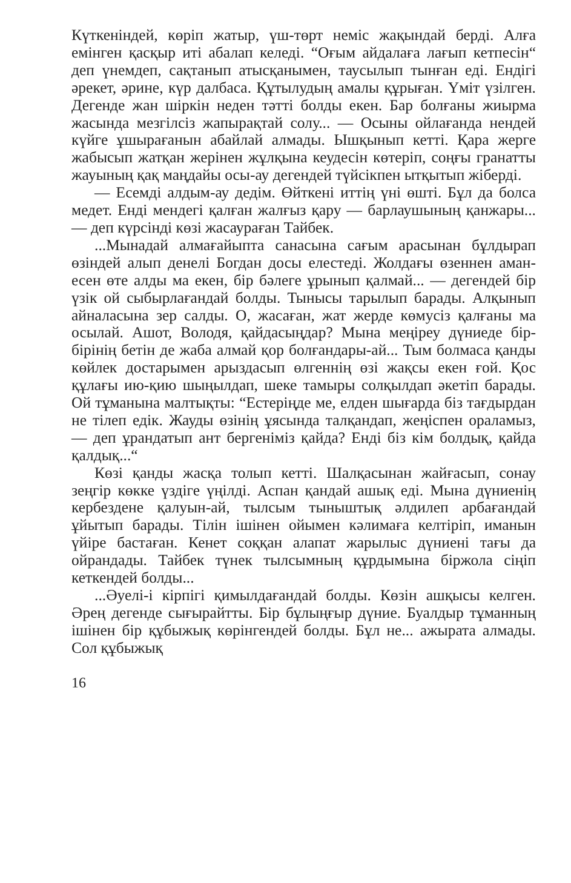Күткеніндей, көріп жатыр, үш-төрт неміс жақындай берді. Алға емінген қасқыр иті абалап келеді. “Оғым айдалаға лағып кетпесін“ деп үнемдеп, сақтанып атысқанымен, таусылып тынған еді. Ендігі әрекет, әрине, күр далбаса. Құтылудың амалы құрыған. Үміт үзілген. Дегенде жан шіркін неден тәтті болды екен. Бар болғаны жиырма жасында мезгілсіз жапырақтай солу... — Осыны ойлағанда нендей күйге ұшырағанын абайлай алмады. Ышқынып кетті. Қара жерге жабысып жатқан жерінен жұлқына кеудесін көтеріп, соңғы гранатты жауының қақ маңдайы осы-ау дегендей түйсікпен ытқытып жіберді.
— Есемді алдым-ау дедім. Өйткені иттің үні өшті. Бұл да болса медет. Енді мендегі қалған жалғыз қару — барлаушының қанжары... — деп күрсінді көзі жасаураған Тайбек.
...Мынадай алмағайыпта санасына сағым арасынан бұлдырап өзіндей алып денелі Богдан досы елестеді. Жолдағы өзеннен аман-есен өте алды ма екен, бір бәлеге ұрынып қалмай... — дегендей бір үзік ой сыбырлағандай болды. Тынысы тарылып барады. Алқынып айналасына зер салды. О, жасаған, жат жерде көмусіз қалғаны ма осылай. Ашот, Володя, қайдасыңдар? Мына меңіреу дүниеде бір-бірінің бетін де жаба алмай қор болғандары-ай... Тым болмаса қанды көйлек достарымен арыздасып өлгеннің өзі жақсы екен ғой. Қос құлағы ию-қию шыңылдап, шеке тамыры солқылдап әкетіп барады. Ой тұманына малтықты: “Естеріңде ме, елден шығарда біз тағдырдан не тілеп едік. Жауды өзінің ұясында талқандап, жеңіспен ораламыз, — деп ұрандатып ант бергеніміз қайда? Енді біз кім болдық, қайда қалдық...“
Көзі қанды жасқа толып кетті. Шалқасынан жайғасып, сонау зеңгір көкке үздіге үңілді. Аспан қандай ашық еді. Мына дүниенің кербездене қалуын-ай, тылсым тыныштық әлдилеп арбағандай ұйытып барады. Тілін ішінен ойымен кәлимаға келтіріп, иманын үйіре бастаған. Кенет соққан алапат жарылыс дүниені тағы да ойрандады. Тайбек түнек тылсымның құрдымына біржола сіңіп кеткендей болды...
...Әуелі-і кірпігі қимылдағандай болды. Көзін ашқысы келген. Әрең дегенде сығырайтты. Бір бұлыңғыр дүние. Буалдыр тұманның ішінен бір құбыжық көрінгендей болды. Бұл не... ажырата алмады. Сол құбыжық
16